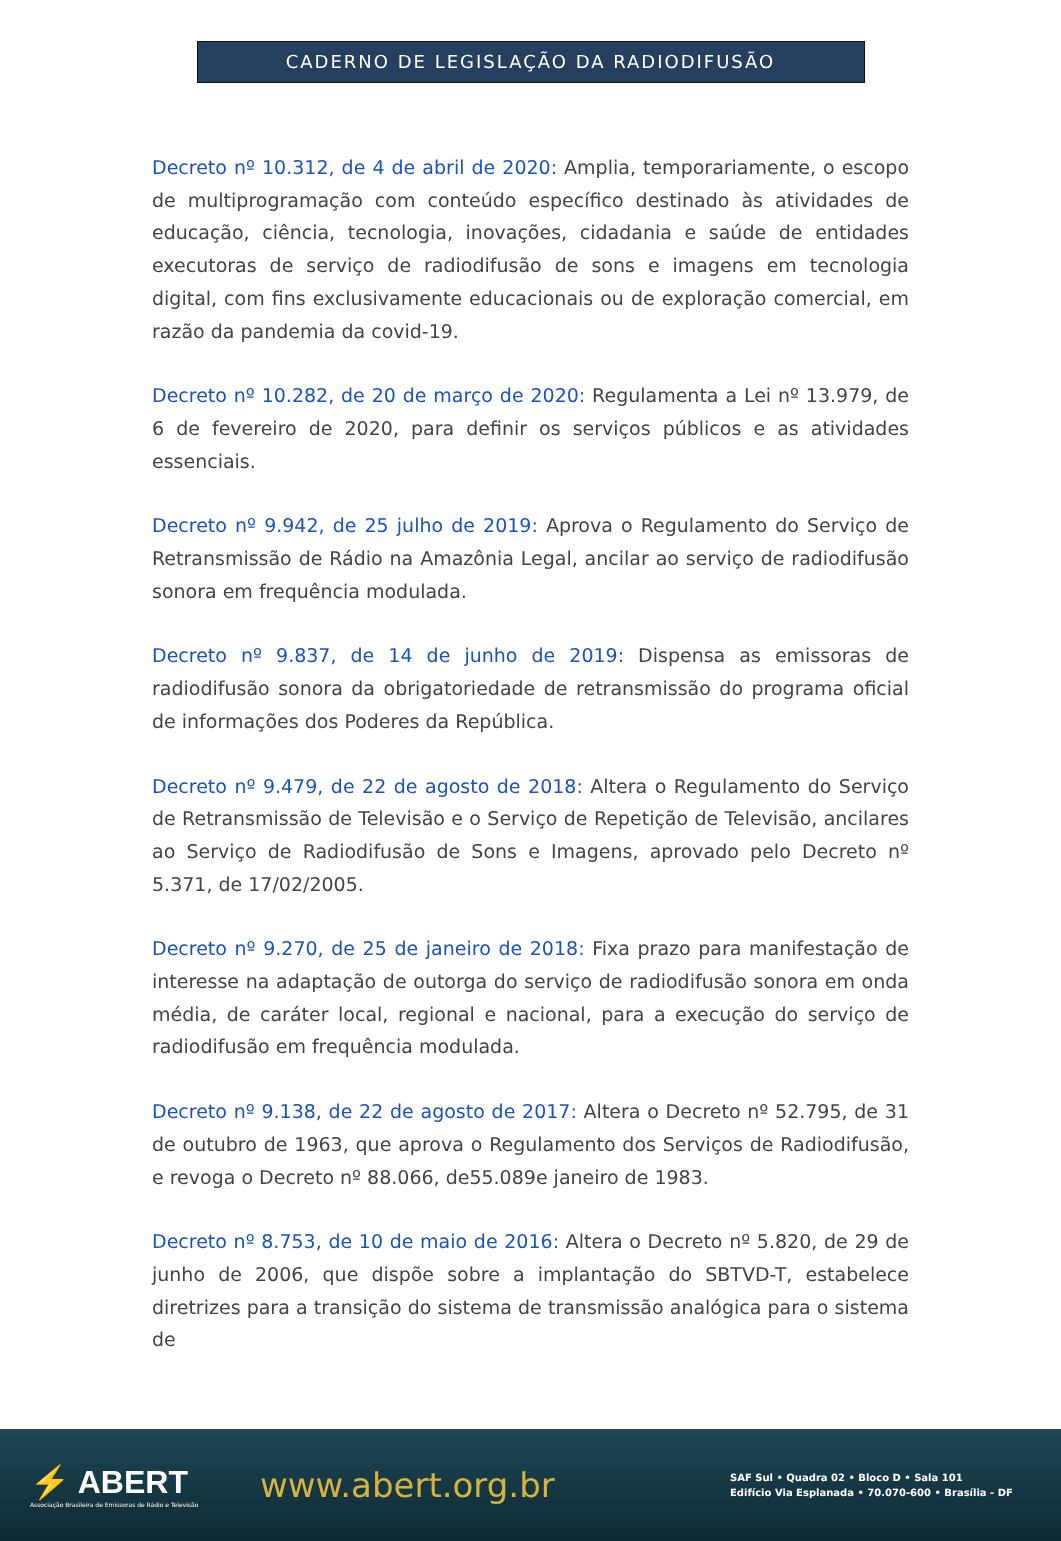CADERNO DE LEGISLAÇÃO DA RADIODIFUSÃO
Decreto nº 10.312, de 4 de abril de 2020: Amplia, temporariamente, o escopo de multiprogramação com conteúdo específico destinado às atividades de educação, ciência, tecnologia, inovações, cidadania e saúde de entidades executoras de serviço de radiodifusão de sons e imagens em tecnologia digital, com fins exclusivamente educacionais ou de exploração comercial, em razão da pandemia da covid-19.
Decreto nº 10.282, de 20 de março de 2020: Regulamenta a Lei nº 13.979, de 6 de fevereiro de 2020, para definir os serviços públicos e as atividades essenciais.
Decreto nº 9.942, de 25 julho de 2019: Aprova o Regulamento do Serviço de Retransmissão de Rádio na Amazônia Legal, ancilar ao serviço de radiodifusão sonora em frequência modulada.
Decreto nº 9.837, de 14 de junho de 2019: Dispensa as emissoras de radiodifusão sonora da obrigatoriedade de retransmissão do programa oficial de informações dos Poderes da República.
Decreto nº 9.479, de 22 de agosto de 2018: Altera o Regulamento do Serviço de Retransmissão de Televisão e o Serviço de Repetição de Televisão, ancilares ao Serviço de Radiodifusão de Sons e Imagens, aprovado pelo Decreto nº 5.371, de 17/02/2005.
Decreto nº 9.270, de 25 de janeiro de 2018: Fixa prazo para manifestação de interesse na adaptação de outorga do serviço de radiodifusão sonora em onda média, de caráter local, regional e nacional, para a execução do serviço de radiodifusão em frequência modulada.
Decreto nº 9.138, de 22 de agosto de 2017: Altera o Decreto nº 52.795, de 31 de outubro de 1963, que aprova o Regulamento dos Serviços de Radiodifusão, e revoga o Decreto nº 88.066, de55.089e janeiro de 1983.
Decreto nº 8.753, de 10 de maio de 2016: Altera o Decreto nº 5.820, de 29 de junho de 2006, que dispõe sobre a implantação do SBTVD-T, estabelece diretrizes para a transição do sistema de transmissão analógica para o sistema de
⚡ ABERT
Associação Brasileira de Emissoras de Rádio e Televisão
www.abert.org.br
SAF Sul • Quadra 02 • Bloco D • Sala 101
Edifício Via Esplanada • 70.070-600 • Brasília - DF